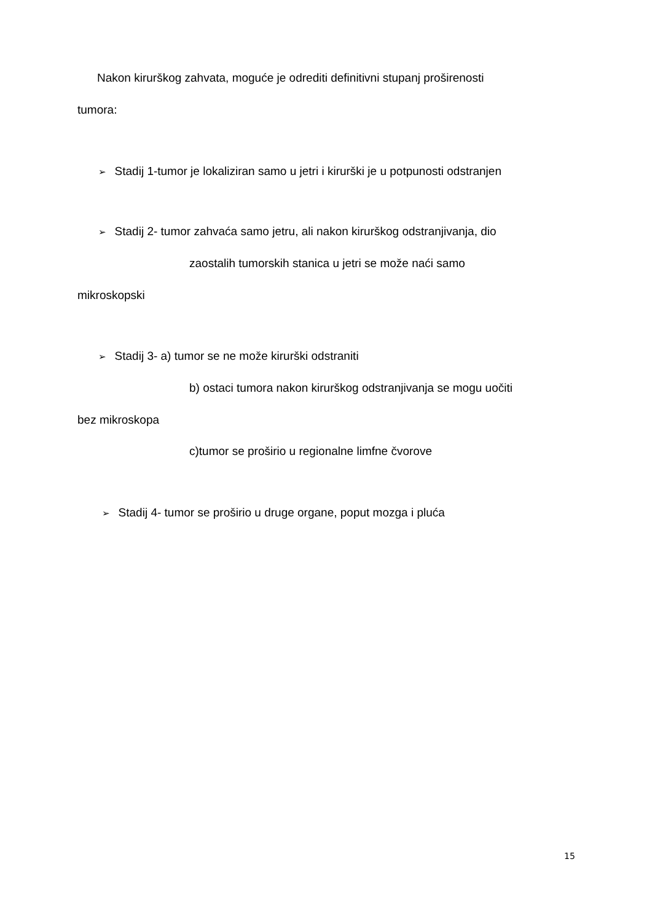Nakon kirurškog zahvata, moguće je odrediti definitivni stupanj proširenosti
tumora:
➢ Stadij 1-tumor je lokaliziran samo u jetri i kirurški je u potpunosti odstranjen
➢ Stadij 2- tumor zahvaća samo jetru, ali nakon kirurškog odstranjivanja, dio
zaostalih tumorskih stanica u jetri se može naći samo
mikroskopski
➢ Stadij 3- a) tumor se ne može kirurški odstraniti
b) ostaci tumora nakon kirurškog odstranjivanja se mogu uočiti
bez mikroskopa
c)tumor se proširio u regionalne limfne čvorove
➢ Stadij 4- tumor se proširio u druge organe, poput mozga i pluća
15